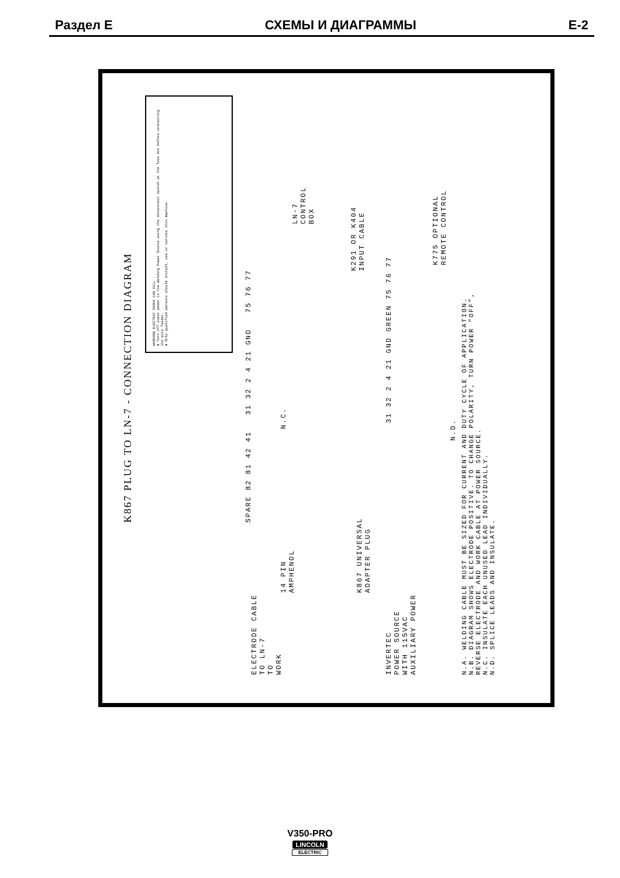Раздел E СХЕМЫ И ДИАГРАММЫ E-2
K867 PLUG TO LN-7 - CONNECTION DIAGRAM
WARNING ELECTRIC SHOCK CAN KILL
● Turn off input power to the Welding Power Source using the disconnect switch at the fuse box before connecting the wire feeder.
● Only qualified persons should install, use or service this machine.
LN-7
CONTROL
BOX
K291 OR K404
INPUT CABLE
K775 OPTIONAL
REMOTE CONTROL
N.C.
SPARE 82 81 42 41 31 32 2 4 21 GND 75 76 77
31 32 2 4 21 GND GREEN 75 76 77
N.D.
14 PIN
AMPHENOL
K867 UNIVERSAL
ADAPTER PLUG
ELECTRODE CABLE
TO LN-7
TO
WORK
INVERTEC
POWER SOURCE
WITH 115VAC
AUXILIARY POWER
N.A. WELDING CABLE MUST BE SIZED FOR CURRENT AND DUTY CYCLE OF APPLICATION.
N.B. DIAGRAM SHOWS ELECTRODE POSITIVE. TO CHANGE POLARITY, TURN POWER "OFF",
REVERSE ELECTRODE AND WORK CABLE AT POWER SOURCE.
N.C. INSULATE EACH UNUSED LEAD INDIVIDUALLY.
N.D. SPLICE LEADS AND INSULATE.
V350-PRO
LINCOLN
ELECTRIC